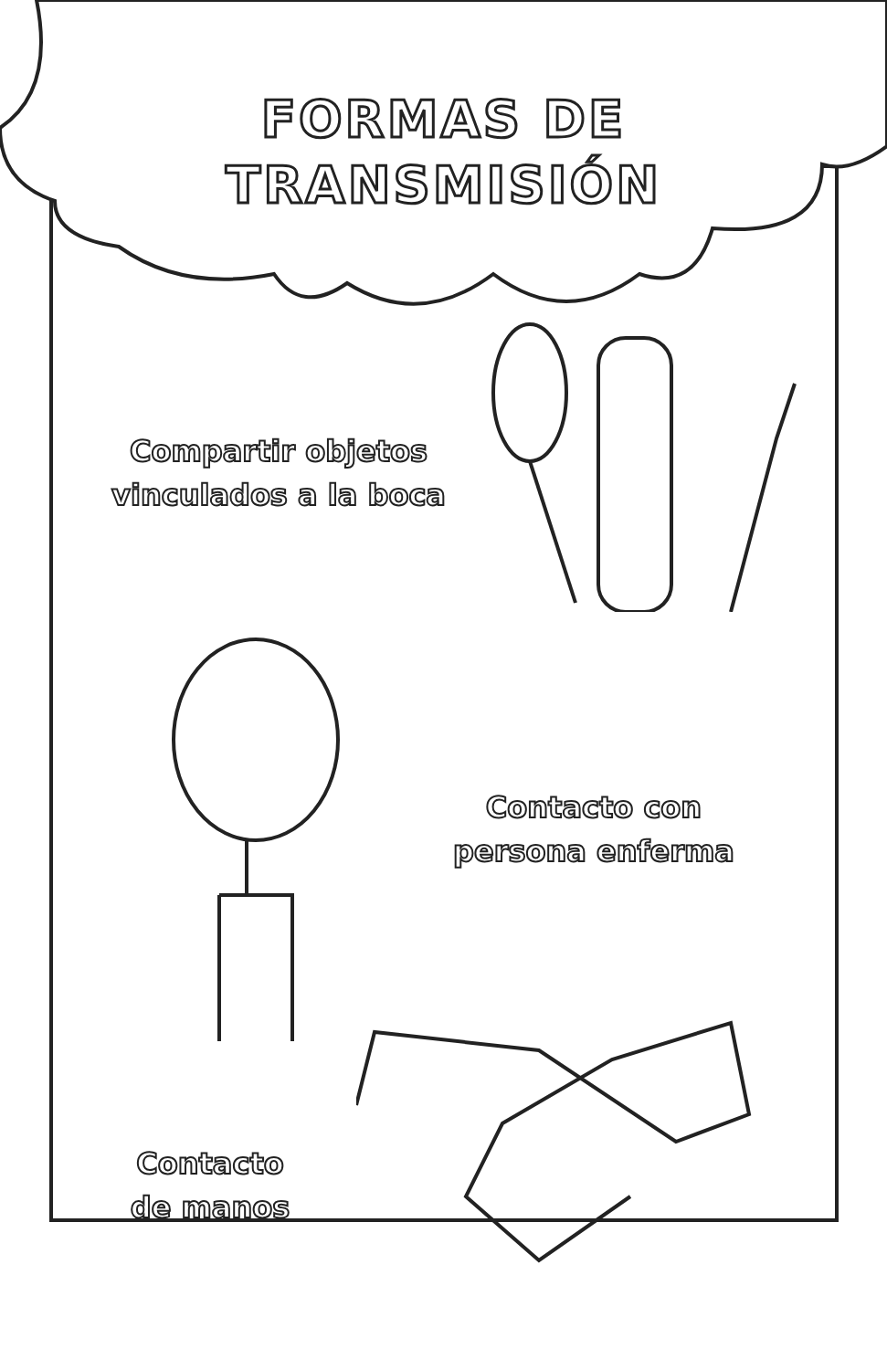FORMAS DE
TRANSMISIÓN
Compartir objetos
vinculados a la boca
Contacto con
persona enferma
Contacto
de manos